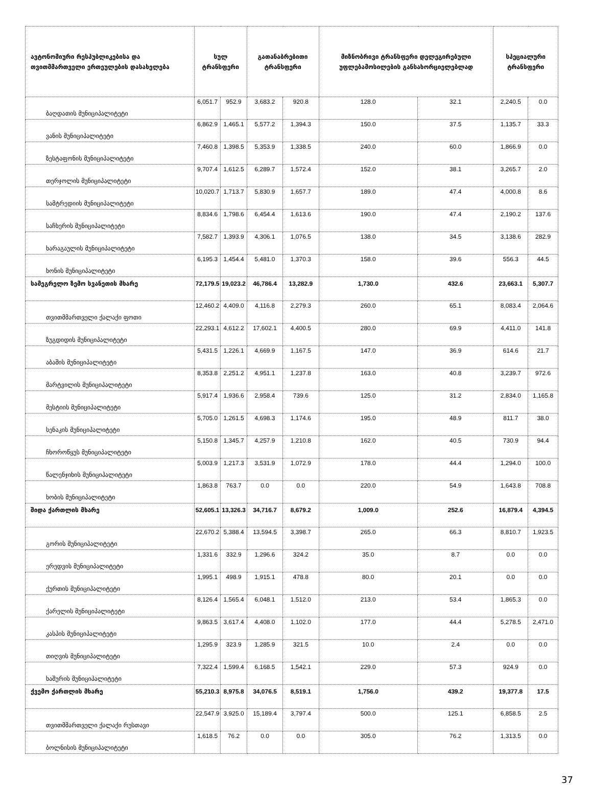| ავტონომიური რესპუბლიკებისა და თვითმმართველი ერთეულების დასახელება | სულ ტრანსფერი | | გათანაბრებითი ტრანსფერი | | მიზნობრივი ტრანსფერი დელეგირებული უფლებამოსილების განსახორციელებლად | | სპეციალური ტრანსფერი | |
| --- | --- | --- | --- | --- | --- | --- | --- | --- |
| ბაღდათის მუნიციპალიტეტი | 6,051.7 | 952.9 | 3,683.2 | 920.8 | 128.0 | 32.1 | 2,240.5 | 0.0 |
| ვანის მუნიციპალიტეტი | 6,862.9 | 1,465.1 | 5,577.2 | 1,394.3 | 150.0 | 37.5 | 1,135.7 | 33.3 |
| ზესტაფონის მუნიციპალიტეტი | 7,460.8 | 1,398.5 | 5,353.9 | 1,338.5 | 240.0 | 60.0 | 1,866.9 | 0.0 |
| თერჯოლის მუნიციპალიტეტი | 9,707.4 | 1,612.5 | 6,289.7 | 1,572.4 | 152.0 | 38.1 | 3,265.7 | 2.0 |
| სამტრედიის მუნიციპალიტეტი | 10,020.7 | 1,713.7 | 5,830.9 | 1,657.7 | 189.0 | 47.4 | 4,000.8 | 8.6 |
| საჩხერის მუნიციპალიტეტი | 8,834.6 | 1,798.6 | 6,454.4 | 1,613.6 | 190.0 | 47.4 | 2,190.2 | 137.6 |
| ხარაგაულის მუნიციპალიტეტი | 7,582.7 | 1,393.9 | 4,306.1 | 1,076.5 | 138.0 | 34.5 | 3,138.6 | 282.9 |
| ხონის მუნიციპალიტეტი | 6,195.3 | 1,454.4 | 5,481.0 | 1,370.3 | 158.0 | 39.6 | 556.3 | 44.5 |
| სამეგრელო ზემო სვანეთის მხარე | 72,179.5 | 19,023.2 | 46,786.4 | 13,282.9 | 1,730.0 | 432.6 | 23,663.1 | 5,307.7 |
| თვითმმართველი ქალაქი ფოთი | 12,460.2 | 4,409.0 | 4,116.8 | 2,279.3 | 260.0 | 65.1 | 8,083.4 | 2,064.6 |
| ზუგდიდის მუნიციპალიტეტი | 22,293.1 | 4,612.2 | 17,602.1 | 4,400.5 | 280.0 | 69.9 | 4,411.0 | 141.8 |
| აბაშის მუნიციპალიტეტი | 5,431.5 | 1,226.1 | 4,669.9 | 1,167.5 | 147.0 | 36.9 | 614.6 | 21.7 |
| მარტვილის მუნიციპალიტეტი | 8,353.8 | 2,251.2 | 4,951.1 | 1,237.8 | 163.0 | 40.8 | 3,239.7 | 972.6 |
| მესტიის მუნიციპალიტეტი | 5,917.4 | 1,936.6 | 2,958.4 | 739.6 | 125.0 | 31.2 | 2,834.0 | 1,165.8 |
| სენაკის მუნიციპალიტეტი | 5,705.0 | 1,261.5 | 4,698.3 | 1,174.6 | 195.0 | 48.9 | 811.7 | 38.0 |
| ჩხოროწყუს მუნიციპალიტეტი | 5,150.8 | 1,345.7 | 4,257.9 | 1,210.8 | 162.0 | 40.5 | 730.9 | 94.4 |
| წალენჯიხის მუნიციპალიტეტი | 5,003.9 | 1,217.3 | 3,531.9 | 1,072.9 | 178.0 | 44.4 | 1,294.0 | 100.0 |
| ხობის მუნიციპალიტეტი | 1,863.8 | 763.7 | 0.0 | 0.0 | 220.0 | 54.9 | 1,643.8 | 708.8 |
| შიდა ქართლის მხარე | 52,605.1 | 13,326.3 | 34,716.7 | 8,679.2 | 1,009.0 | 252.6 | 16,879.4 | 4,394.5 |
| გორის მუნიციპალიტეტი | 22,670.2 | 5,388.4 | 13,594.5 | 3,398.7 | 265.0 | 66.3 | 8,810.7 | 1,923.5 |
| ერედვის მუნიციპალიტეტი | 1,331.6 | 332.9 | 1,296.6 | 324.2 | 35.0 | 8.7 | 0.0 | 0.0 |
| ქურთის მუნიციპალიტეტი | 1,995.1 | 498.9 | 1,915.1 | 478.8 | 80.0 | 20.1 | 0.0 | 0.0 |
| ქარელის მუნიციპალიტეტი | 8,126.4 | 1,565.4 | 6,048.1 | 1,512.0 | 213.0 | 53.4 | 1,865.3 | 0.0 |
| კასპის მუნიციპალიტეტი | 9,863.5 | 3,617.4 | 4,408.0 | 1,102.0 | 177.0 | 44.4 | 5,278.5 | 2,471.0 |
| თიღვის მუნიციპალიტეტი | 1,295.9 | 323.9 | 1,285.9 | 321.5 | 10.0 | 2.4 | 0.0 | 0.0 |
| ხაშურის მუნიციპალიტეტი | 7,322.4 | 1,599.4 | 6,168.5 | 1,542.1 | 229.0 | 57.3 | 924.9 | 0.0 |
| ქვემო ქართლის მხარე | 55,210.3 | 8,975.8 | 34,076.5 | 8,519.1 | 1,756.0 | 439.2 | 19,377.8 | 17.5 |
| თვითმმართველი ქალაქი რუსთავი | 22,547.9 | 3,925.0 | 15,189.4 | 3,797.4 | 500.0 | 125.1 | 6,858.5 | 2.5 |
| ბოლნისის მუნიციპალიტეტი | 1,618.5 | 76.2 | 0.0 | 0.0 | 305.0 | 76.2 | 1,313.5 | 0.0 |
37